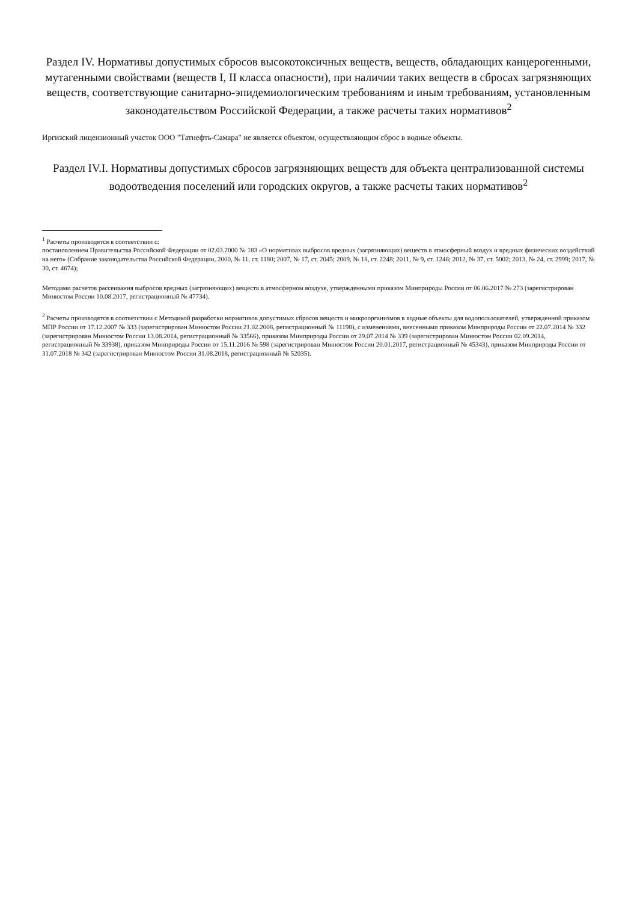Раздел IV. Нормативы допустимых сбросов высокотоксичных веществ, веществ, обладающих канцерогенными, мутагенными свойствами (веществ I, II класса опасности), при наличии таких веществ в сбросах загрязняющих веществ, соответствующие санитарно-эпидемиологическим требованиям и иным требованиям, установленным законодательством Российской Федерации, а также расчеты таких нормативов<sup>2</sup>
Иргизский лицензионный участок ООО "Татнефть-Самара" не является объектом, осуществляющим сброс в водные объекты.
Раздел IV.I. Нормативы допустимых сбросов загрязняющих веществ для объекта централизованной системы водоотведения поселений или городских округов, а также расчеты таких нормативов<sup>2</sup>
<sup>1</sup> Расчеты производятся в соответствии с:
постановлением Правительства Российской Федерации от 02.03.2000 № 183 «О нормативах выбросов вредных (загрязняющих) веществ в атмосферный воздух и вредных физических воздействий на него» (Собрание законодательства Российской Федерации, 2000, № 11, ст. 1180; 2007, № 17, ст. 2045; 2009, № 18, ст. 2248; 2011, № 9, ст. 1246; 2012, № 37, ст. 5002; 2013, № 24, ст. 2999; 2017, № 30, ст. 4674);
Методами расчетов рассеивания выбросов вредных (загрязняющих) веществ в атмосферном воздухе, утвержденными приказом Минприроды России от 06.06.2017 № 273 (зарегистрирован Минюстом России 10.08.2017, регистрационный № 47734).
<sup>2</sup> Расчеты производятся в соответствии с Методикой разработки нормативов допустимых сбросов веществ и микроорганизмов в водные объекты для водопользователей, утвержденной приказом МПР России от 17.12.2007 № 333 (зарегистрирован Минюстом России 21.02.2008, регистрационный № 11198), с изменениями, внесенными приказом Минприроды России от 22.07.2014 № 332 (зарегистрирован Минюстом России 13.08.2014, регистрационный № 33566), приказом Минприроды России от 29.07.2014 № 339 (зарегистрирован Минюстом России 02.09.2014, регистрационный № 33938), приказом Минприроды России от 15.11.2016 № 598 (зарегистрирован Минюстом России 20.01.2017, регистрационный № 45343), приказом Минприроды России от 31.07.2018 № 342 (зарегистрирован Минюстом России 31.08.2018, регистрационный № 52035).